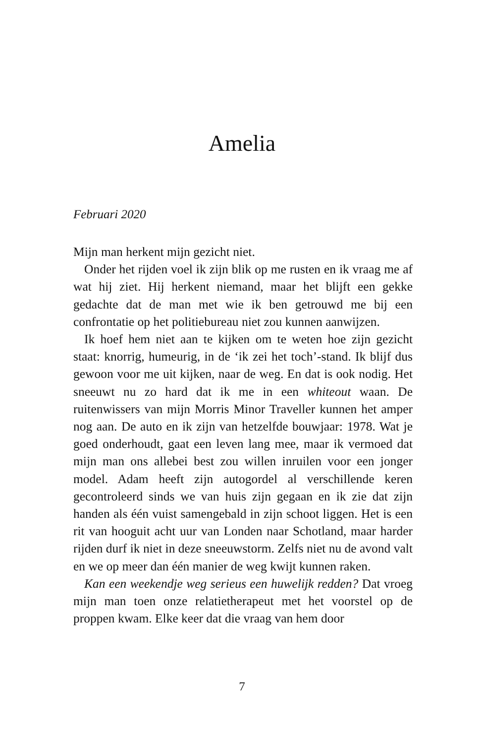Amelia
Februari 2020
Mijn man herkent mijn gezicht niet.
Onder het rijden voel ik zijn blik op me rusten en ik vraag me af wat hij ziet. Hij herkent niemand, maar het blijft een gekke gedachte dat de man met wie ik ben getrouwd me bij een confrontatie op het politiebureau niet zou kunnen aanwijzen.
Ik hoef hem niet aan te kijken om te weten hoe zijn gezicht staat: knorrig, humeurig, in de ‘ik zei het toch’-stand. Ik blijf dus gewoon voor me uit kijken, naar de weg. En dat is ook nodig. Het sneeuwt nu zo hard dat ik me in een whiteout waan. De ruitenwissers van mijn Morris Minor Traveller kunnen het amper nog aan. De auto en ik zijn van hetzelfde bouwjaar: 1978. Wat je goed onderhoudt, gaat een leven lang mee, maar ik vermoed dat mijn man ons allebei best zou willen inruilen voor een jonger model. Adam heeft zijn autogordel al verschillende keren gecontroleerd sinds we van huis zijn gegaan en ik zie dat zijn handen als één vuist samengebald in zijn schoot liggen. Het is een rit van hooguit acht uur van Londen naar Schotland, maar harder rijden durf ik niet in deze sneeuwstorm. Zelfs niet nu de avond valt en we op meer dan één manier de weg kwijt kunnen raken.
Kan een weekendje weg serieus een huwelijk redden? Dat vroeg mijn man toen onze relatietherapeut met het voorstel op de proppen kwam. Elke keer dat die vraag van hem door
7